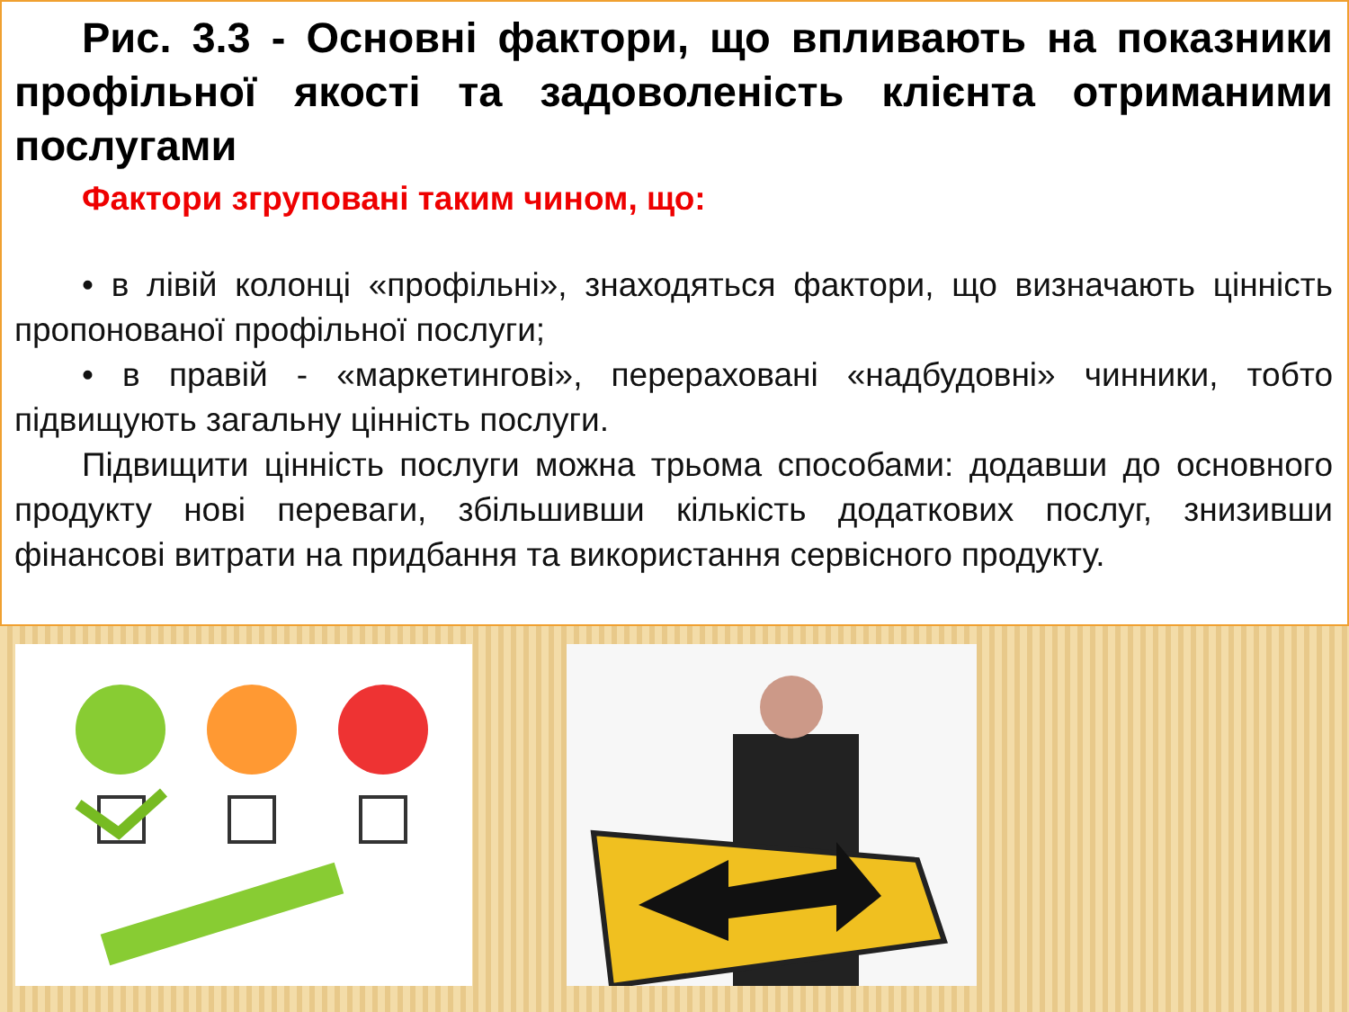Рис. 3.3 - Основні фактори, що впливають на показники профільної якості та задоволеність клієнта отриманими послугами
Фактори згруповані таким чином, що:
• в лівій колонці «профільні», знаходяться фактори, що визначають цінність пропонованої профільної послуги;
• в правій - «маркетингові», перераховані «надбудовні» чинники, тобто підвищують загальну цінність послуги.
Підвищити цінність послуги можна трьома способами: додавши до основного продукту нові переваги, збільшивши кількість додаткових послуг, знизивши фінансові витрати на придбання та використання сервісного продукту.